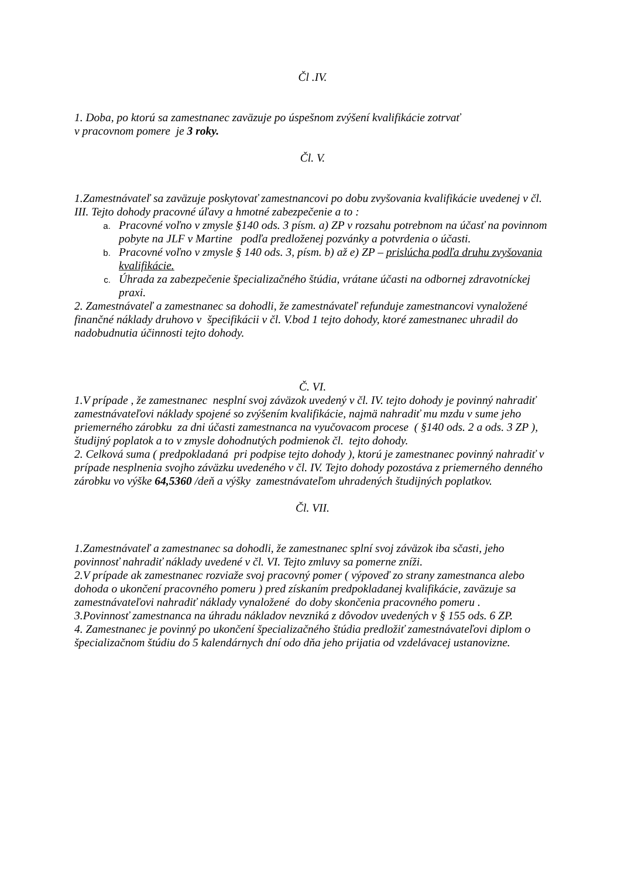Čl .IV.
1. Doba, po ktorú sa zamestnanec zaväzuje po úspešnom zvýšení kvalifikácie zotrvať
v pracovnom pomere je 3 roky.
Čl. V.
1.Zamestnávateľ sa zaväzuje poskytovať zamestnancovi po dobu zvyšovania kvalifikácie uvedenej v čl. III. Tejto dohody pracovné úľavy a hmotné zabezpečenie a to :
Pracovné voľno v zmysle §140 ods. 3 písm. a) ZP v rozsahu potrebnom na účasť na povinnom pobyte na JLF v Martine podľa predloženej pozvánky a potvrdenia o účasti.
Pracovné voľno v zmysle § 140 ods. 3, písm. b) až e) ZP – prislúcha podľa druhu zvyšovania kvalifikácie.
Úhrada za zabezpečenie špecializačného štúdia, vrátane účasti na odbornej zdravotníckej praxi.
2. Zamestnávateľ a zamestnanec sa dohodli, že zamestnávateľ refunduje zamestnancovi vynaložené finančné náklady druhovo v špecifikácii v čl. V.bod 1 tejto dohody, ktoré zamestnanec uhradil do nadobudnutia účinnosti tejto dohody.
Č. VI.
1.V prípade , že zamestnanec nesplní svoj záväzok uvedený v čl. IV. tejto dohody je povinný nahradiť zamestnávateľovi náklady spojené so zvýšením kvalifikácie, najmä nahradiť mu mzdu v sume jeho priemerného zárobku za dni účasti zamestnanca na vyučovacom procese ( §140 ods. 2 a ods. 3 ZP ), študijný poplatok a to v zmysle dohodnutých podmienok čl. tejto dohody.
2. Celková suma ( predpokladaná pri podpise tejto dohody ), ktorú je zamestnanec povinný nahradiť v prípade nesplnenia svojho záväzku uvedeného v čl. IV. Tejto dohody pozostáva z priemerného denného zárobku vo výške 64,5360 /deň a výšky zamestnávateľom uhradených študijných poplatkov.
Čl. VII.
1.Zamestnávateľ a zamestnanec sa dohodli, že zamestnanec splní svoj záväzok iba sčasti, jeho povinnosť nahradiť náklady uvedené v čl. VI. Tejto zmluvy sa pomerne zníži.
2.V prípade ak zamestnanec rozviaže svoj pracovný pomer ( výpoveď zo strany zamestnanca alebo dohoda o ukončení pracovného pomeru ) pred získaním predpokladanej kvalifikácie, zaväzuje sa zamestnávateľovi nahradiť náklady vynaložené do doby skončenia pracovného pomeru .
3.Povinnosť zamestnanca na úhradu nákladov nevzniká z dôvodov uvedených v § 155 ods. 6 ZP.
4. Zamestnanec je povinný po ukončení špecializačného štúdia predložiť zamestnávateľovi diplom o špecializačnom štúdiu do 5 kalendárnych dní odo dňa jeho prijatia od vzdelávacej ustanovizne.